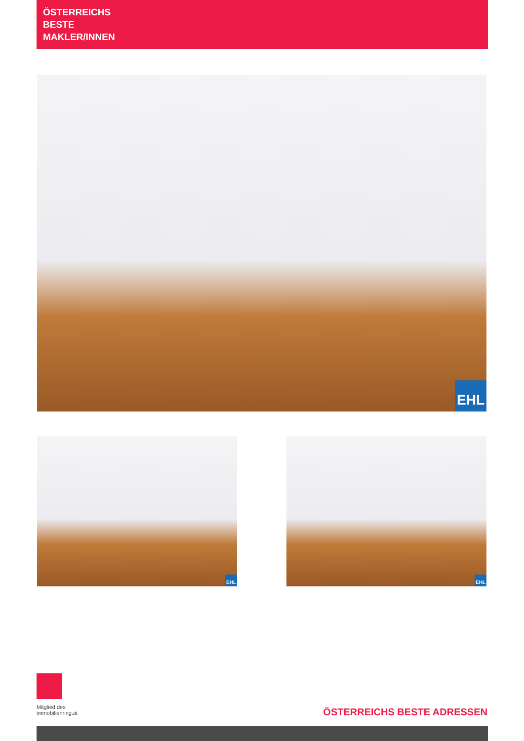ÖSTERREICHS
BESTE
MAKLER/INNEN
EHL
EHL EHL
Mitglied des
immobilienring.at
ÖSTERREICHS BESTE ADRESSEN